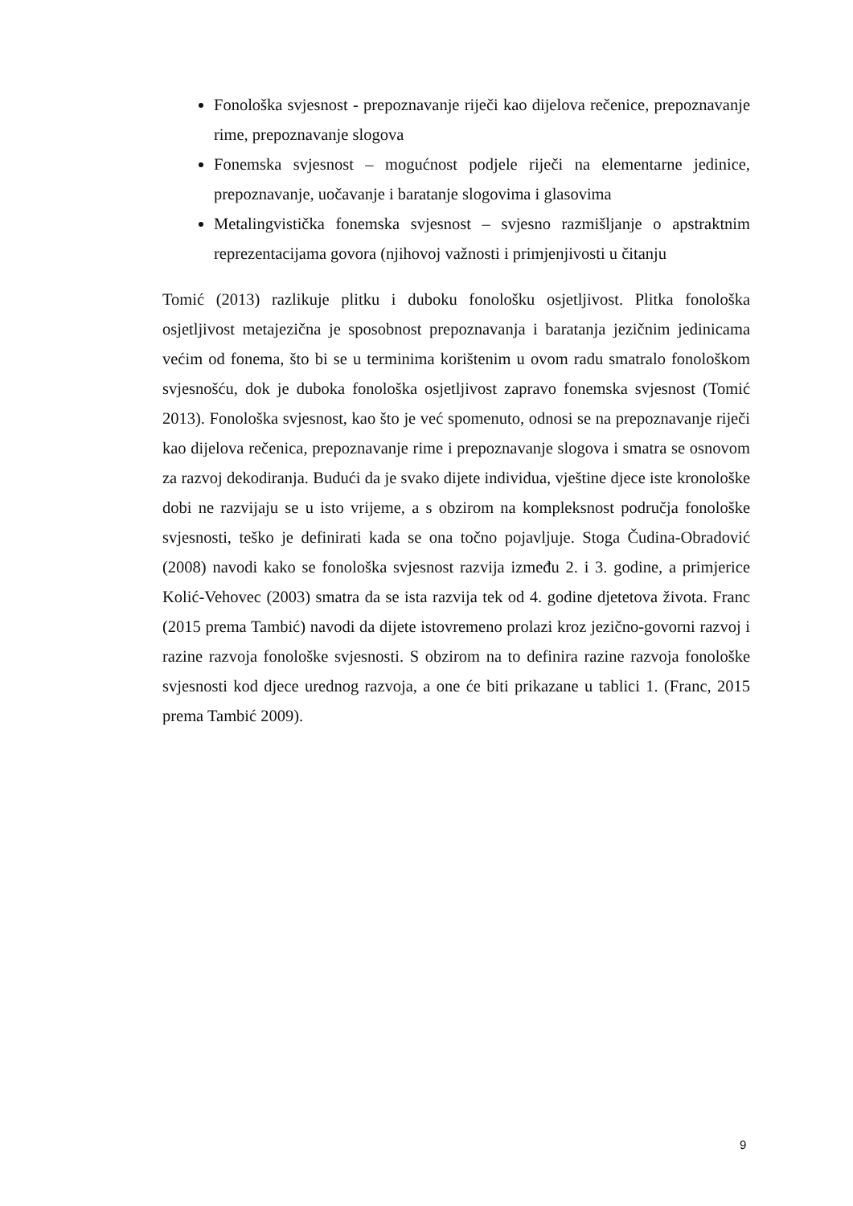Fonološka svjesnost - prepoznavanje riječi kao dijelova rečenice, prepoznavanje rime, prepoznavanje slogova
Fonemska svjesnost – mogućnost podjele riječi na elementarne jedinice, prepoznavanje, uočavanje i baratanje slogovima i glasovima
Metalingvistička fonemska svjesnost – svjesno razmišljanje o apstraktnim reprezentacijama govora (njihovoj važnosti i primjenjivosti u čitanju
Tomić (2013) razlikuje plitku i duboku fonološku osjetljivost. Plitka fonološka osjetljivost metajezična je sposobnost prepoznavanja i baratanja jezičnim jedinicama većim od fonema, što bi se u terminima korištenim u ovom radu smatralo fonološkom svjesnošću, dok je duboka fonološka osjetljivost zapravo fonemska svjesnost (Tomić 2013). Fonološka svjesnost, kao što je već spomenuto, odnosi se na prepoznavanje riječi kao dijelova rečenica, prepoznavanje rime i prepoznavanje slogova i smatra se osnovom za razvoj dekodiranja. Budući da je svako dijete individua, vještine djece iste kronološke dobi ne razvijaju se u isto vrijeme, a s obzirom na kompleksnost područja fonološke svjesnosti, teško je definirati kada se ona točno pojavljuje. Stoga Čudina-Obradović (2008) navodi kako se fonološka svjesnost razvija između 2. i 3. godine, a primjerice Kolić-Vehovec (2003) smatra da se ista razvija tek od 4. godine djetetova života. Franc (2015 prema Tambić) navodi da dijete istovremeno prolazi kroz jezično-govorni razvoj i razine razvoja fonološke svjesnosti. S obzirom na to definira razine razvoja fonološke svjesnosti kod djece urednog razvoja, a one će biti prikazane u tablici 1. (Franc, 2015 prema Tambić 2009).
9